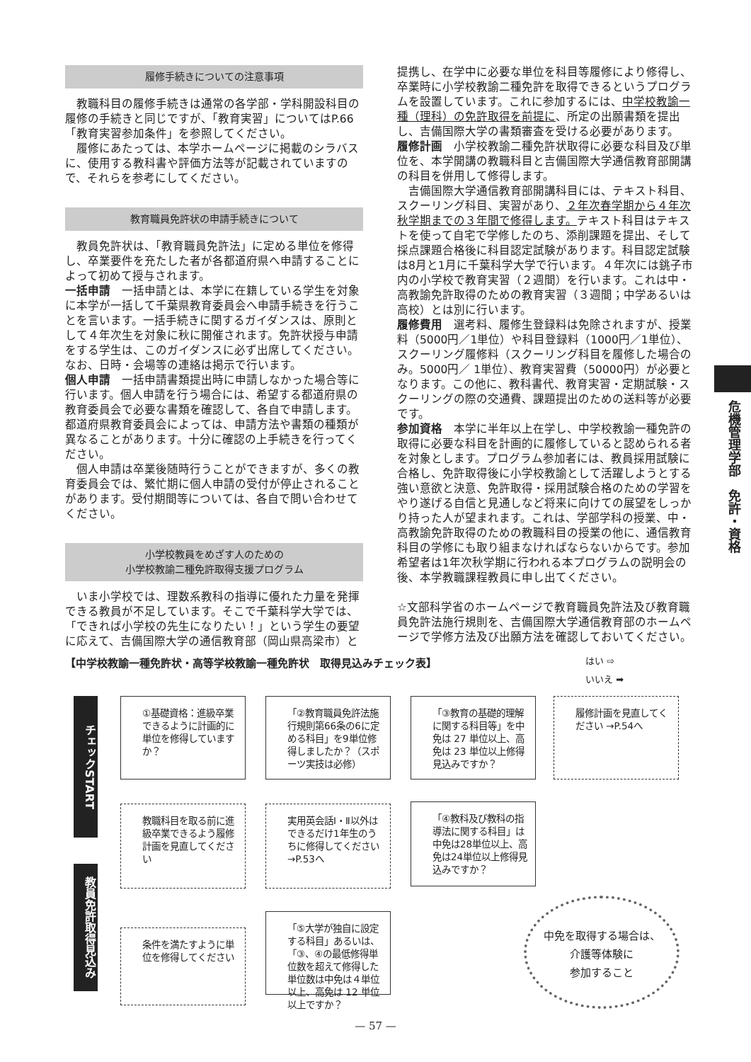履修手続きについての注意事項
教職科目の履修手続きは通常の各学部・学科開設科目の履修の手続きと同じですが、「教育実習」についてはP.66「教育実習参加条件」を参照してください。
履修にあたっては、本学ホームページに掲載のシラバスに、使用する教科書や評価方法等が記載されていますので、それらを参考にしてください。
教育職員免許状の申請手続きについて
教員免許状は、「教育職員免許法」に定める単位を修得し、卒業要件を充たした者が各都道府県へ申請することによって初めて授与されます。
一括申請　一括申請とは、本学に在籍している学生を対象に本学が一括して千葉県教育委員会へ申請手続きを行うことを言います。一括手続きに関するガイダンスは、原則として４年次生を対象に秋に開催されます。免許状授与申請をする学生は、このガイダンスに必ず出席してください。なお、日時・会場等の連絡は掲示で行います。
個人申請　一括申請書類提出時に申請しなかった場合等に行います。個人申請を行う場合には、希望する都道府県の教育委員会で必要な書類を確認して、各自で申請します。都道府県教育委員会によっては、申請方法や書類の種類が異なることがあります。十分に確認の上手続きを行ってください。
個人申請は卒業後随時行うことができますが、多くの教育委員会では、繁忙期に個人申請の受付が停止されることがあります。受付期間等については、各自で問い合わせてください。
小学校教員をめざす人のための
小学校教諭二種免許取得支援プログラム
いま小学校では、理数系教科の指導に優れた力量を発揮できる教員が不足しています。そこで千葉科学大学では、「できれば小学校の先生になりたい！」という学生の要望に応えて、吉備国際大学の通信教育部（岡山県高梁市）と
提携し、在学中に必要な単位を科目等履修により修得し、卒業時に小学校教諭二種免許を取得できるというプログラムを設置しています。これに参加するには、中学校教諭一種（理科）の免許取得を前提に、所定の出願書類を提出し、吉備国際大学の書類審査を受ける必要があります。
履修計画　小学校教諭二種免許状取得に必要な科目及び単位を、本学開講の教職科目と吉備国際大学通信教育部開講の科目を併用して修得します。
吉備国際大学通信教育部開講科目には、テキスト科目、スクーリング科目、実習があり、２年次春学期から４年次秋学期までの３年間で修得します。テキスト科目はテキストを使って自宅で学修したのち、添削課題を提出、そして採点課題合格後に科目認定試験があります。科目認定試験は8月と1月に千葉科学大学で行います。４年次には銚子市内の小学校で教育実習（２週間）を行います。これは中・高教諭免許取得のための教育実習（３週間；中学あるいは高校）とは別に行います。
履修費用　選考料、履修生登録料は免除されますが、授業料（5000円／1単位）や科目登録料（1000円／1単位）、スクーリング履修料（スクーリング科目を履修した場合のみ。5000円／ 1単位）、教育実習費（50000円）が必要となります。この他に、教科書代、教育実習・定期試験・スクーリングの際の交通費、課題提出のための送料等が必要です。
参加資格　本学に半年以上在学し、中学校教諭一種免許の取得に必要な科目を計画的に履修していると認められる者を対象とします。プログラム参加者には、教員採用試験に合格し、免許取得後に小学校教諭として活躍しようとする強い意欲と決意、免許取得・採用試験合格のための学習をやり遂げる自信と見通しなど将来に向けての展望をしっかり持った人が望まれます。これは、学部学科の授業、中・高教諭免許取得のための教職科目の授業の他に、通信教育科目の学修にも取り組まなければならないからです。参加希望者は1年次秋学期に行われる本プログラムの説明会の後、本学教職課程教員に申し出てください。
☆文部科学省のホームページで教育職員免許法及び教育職員免許法施行規則を、吉備国際大学通信教育部のホームページで学修方法及び出願方法を確認しておいてください。
危機管理学部　免許・資格
【中学校教諭一種免許状・高等学校教諭一種免許状　取得見込みチェック表】
はい ⇨
いいえ ➡
チェックSTART
教員免許取得見込み
①基礎資格：進級卒業できるように計画的に単位を修得していますか？
「②教育職員免許法施行規則第66条の6に定める科目」を9単位修得しましたか？（スポーツ実技は必修）
「③教育の基礎的理解に関する科目等」を中免は 27 単位以上、高免は 23 単位以上修得見込みですか？
履修計画を見直してください →P.54へ
教職科目を取る前に進級卒業できるよう履修計画を見直してください
実用英会話Ⅰ・Ⅱ以外はできるだけ1年生のうちに修得してください →P.53へ
「④教科及び教科の指導法に関する科目」は中免は28単位以上、高免は24単位以上修得見込みですか？
「⑤大学が独自に設定する科目」あるいは、「③、④の最低修得単位数を超えて修得した単位数は中免は４単位以上、高免は 12 単位以上ですか？
条件を満たすように単位を修得してください
中免を取得する場合は、
介護等体験に
参加すること
— 57 —